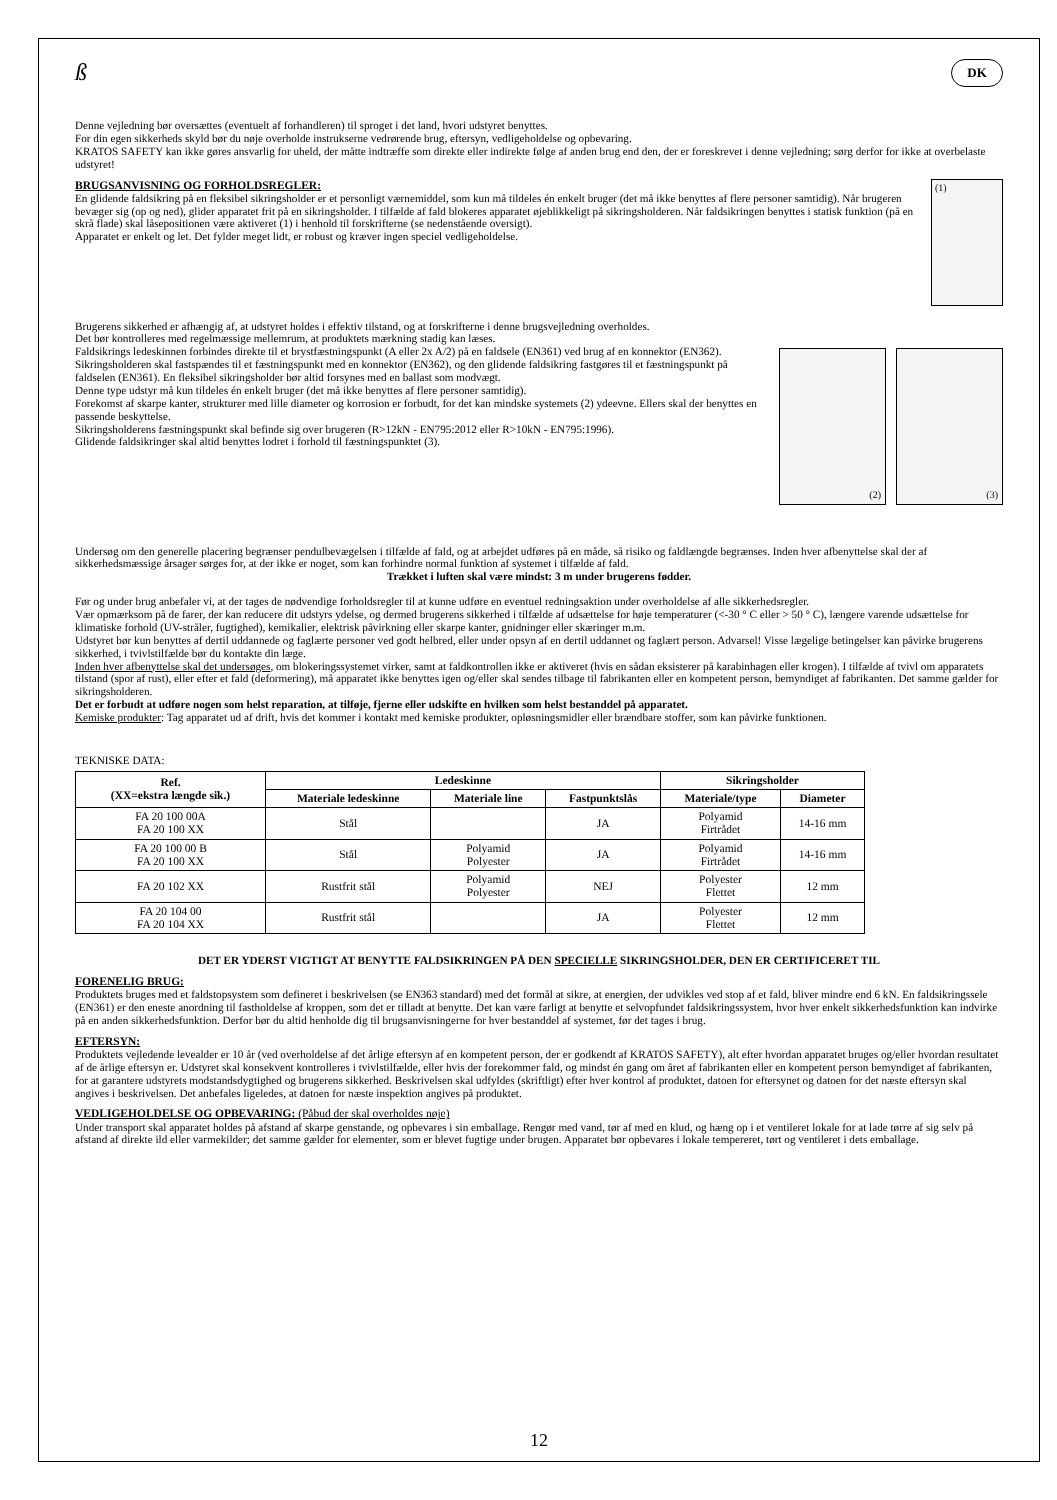ß
DK
Denne vejledning bør oversættes (eventuelt af forhandleren) til sproget i det land, hvori udstyret benyttes.
For din egen sikkerheds skyld bør du nøje overholde instrukserne vedrørende brug, eftersyn, vedligeholdelse og opbevaring.
KRATOS SAFETY kan ikke gøres ansvarlig for uheld, der måtte indtræffe som direkte eller indirekte følge af anden brug end den, der er foreskrevet i denne vejledning; sørg derfor for ikke at overbelaste udstyret!
BRUGSANVISNING OG FORHOLDSREGLER:
En glidende faldsikring på en fleksibel sikringsholder er et personligt værnemiddel, som kun må tildeles én enkelt bruger (det må ikke benyttes af flere personer samtidig). Når brugeren bevæger sig (op og ned), glider apparatet frit på en sikringsholder. I tilfælde af fald blokeres apparatet øjeblikkeligt på sikringsholderen. Når faldsikringen benyttes i statisk funktion (på en skrå flade) skal låsepositionen være aktiveret (1) i henhold til forskrifterne (se nedenstående oversigt).
Apparatet er enkelt og let. Det fylder meget lidt, er robust og kræver ingen speciel vedligeholdelse.
(1)
Brugerens sikkerhed er afhængig af, at udstyret holdes i effektiv tilstand, og at forskrifterne i denne brugsvejledning overholdes.
Det bør kontrolleres med regelmæssige mellemrum, at produktets mærkning stadig kan læses.
Faldsikrings ledeskinnen forbindes direkte til et brystfæstningspunkt (A eller 2x A/2) på en faldsele (EN361) ved brug af en konnektor (EN362).
Sikringsholderen skal fastspændes til et fæstningspunkt med en konnektor (EN362), og den glidende faldsikring fastgøres til et fæstningspunkt på faldselen (EN361). En fleksibel sikringsholder bør altid forsynes med en ballast som modvægt.
Denne type udstyr må kun tildeles én enkelt bruger (det må ikke benyttes af flere personer samtidig).
Forekomst af skarpe kanter, strukturer med lille diameter og korrosion er forbudt, for det kan mindske systemets (2) ydeevne. Ellers skal der benyttes en passende beskyttelse.
Sikringsholderens fæstningspunkt skal befinde sig over brugeren (R>12kN - EN795:2012 eller R>10kN - EN795:1996).
Glidende faldsikringer skal altid benyttes lodret i forhold til fæstningspunktet (3).
(2)
(3)
Undersøg om den generelle placering begrænser pendulbevægelsen i tilfælde af fald, og at arbejdet udføres på en måde, så risiko og faldlængde begrænses. Inden hver afbenyttelse skal der af sikkerhedsmæssige årsager sørges for, at der ikke er noget, som kan forhindre normal funktion af systemet i tilfælde af fald.
Trækket i luften skal være mindst: 3 m under brugerens fødder.
Før og under brug anbefaler vi, at der tages de nødvendige forholdsregler til at kunne udføre en eventuel redningsaktion under overholdelse af alle sikkerhedsregler.
Vær opmærksom på de farer, der kan reducere dit udstyrs ydelse, og dermed brugerens sikkerhed i tilfælde af udsættelse for høje temperaturer (<-30 ° C eller > 50 ° C), længere varende udsættelse for klimatiske forhold (UV-stråler, fugtighed), kemikalier, elektrisk påvirkning eller skarpe kanter, gnidninger eller skæringer m.m.
Udstyret bør kun benyttes af dertil uddannede og faglærte personer ved godt helbred, eller under opsyn af en dertil uddannet og faglært person. Advarsel! Visse lægelige betingelser kan påvirke brugerens sikkerhed, i tvivlstilfælde bør du kontakte din læge.
Inden hver afbenyttelse skal det undersøges, om blokeringssystemet virker, samt at faldkontrollen ikke er aktiveret (hvis en sådan eksisterer på karabinhagen eller krogen). I tilfælde af tvivl om apparatets tilstand (spor af rust), eller efter et fald (deformering), må apparatet ikke benyttes igen og/eller skal sendes tilbage til fabrikanten eller en kompetent person, bemyndiget af fabrikanten. Det samme gælder for sikringsholderen.
Det er forbudt at udføre nogen som helst reparation, at tilføje, fjerne eller udskifte en hvilken som helst bestanddel på apparatet.
Kemiske produkter: Tag apparatet ud af drift, hvis det kommer i kontakt med kemiske produkter, opløsningsmidler eller brændbare stoffer, som kan påvirke funktionen.
TEKNISKE DATA:
| Ref. (XX=ekstra længde sik.) | Ledeskinne | | | Sikringsholder | |
| --- | --- | --- | --- | --- | --- |
| | Materiale ledeskinne | Materiale line | Fastpunktslås | Materiale/type | Diameter |
| FA 20 100 00A FA 20 100 XX | Stål | | JA | Polyamid Firtrådet | 14-16 mm |
| FA 20 100 00 B FA 20 100 XX | Stål | Polyamid Polyester | JA | Polyamid Firtrådet | 14-16 mm |
| FA 20 102 XX | Rustfrit stål | Polyamid Polyester | NEJ | Polyester Flettet | 12 mm |
| FA 20 104 00 FA 20 104 XX | Rustfrit stål | | JA | Polyester Flettet | 12 mm |
DET ER YDERST VIGTIGT AT BENYTTE FALDSIKRINGEN PÅ DEN SPECIELLE SIKRINGSHOLDER, DEN ER CERTIFICERET TIL
FORENELIG BRUG:
Produktets bruges med et faldstopsystem som defineret i beskrivelsen (se EN363 standard) med det formål at sikre, at energien, der udvikles ved stop af et fald, bliver mindre end 6 kN. En faldsikringssele (EN361) er den eneste anordning til fastholdelse af kroppen, som det er tilladt at benytte. Det kan være farligt at benytte et selvopfundet faldsikringssystem, hvor hver enkelt sikkerhedsfunktion kan indvirke på en anden sikkerhedsfunktion. Derfor bør du altid henholde dig til brugsanvisningerne for hver bestanddel af systemet, før det tages i brug.
EFTERSYN:
Produktets vejledende levealder er 10 år (ved overholdelse af det årlige eftersyn af en kompetent person, der er godkendt af KRATOS SAFETY), alt efter hvordan apparatet bruges og/eller hvordan resultatet af de årlige eftersyn er. Udstyret skal konsekvent kontrolleres i tvivlstilfælde, eller hvis der forekommer fald, og mindst én gang om året af fabrikanten eller en kompetent person bemyndiget af fabrikanten, for at garantere udstyrets modstandsdygtighed og brugerens sikkerhed. Beskrivelsen skal udfyldes (skriftligt) efter hver kontrol af produktet, datoen for eftersynet og datoen for det næste eftersyn skal angives i beskrivelsen. Det anbefales ligeledes, at datoen for næste inspektion angives på produktet.
VEDLIGEHOLDELSE OG OPBEVARING: (Påbud der skal overholdes nøje)
Under transport skal apparatet holdes på afstand af skarpe genstande, og opbevares i sin emballage. Rengør med vand, tør af med en klud, og hæng op i et ventileret lokale for at lade tørre af sig selv på afstand af direkte ild eller varmekilder; det samme gælder for elementer, som er blevet fugtige under brugen. Apparatet bør opbevares i lokale tempereret, tørt og ventileret i dets emballage.
12